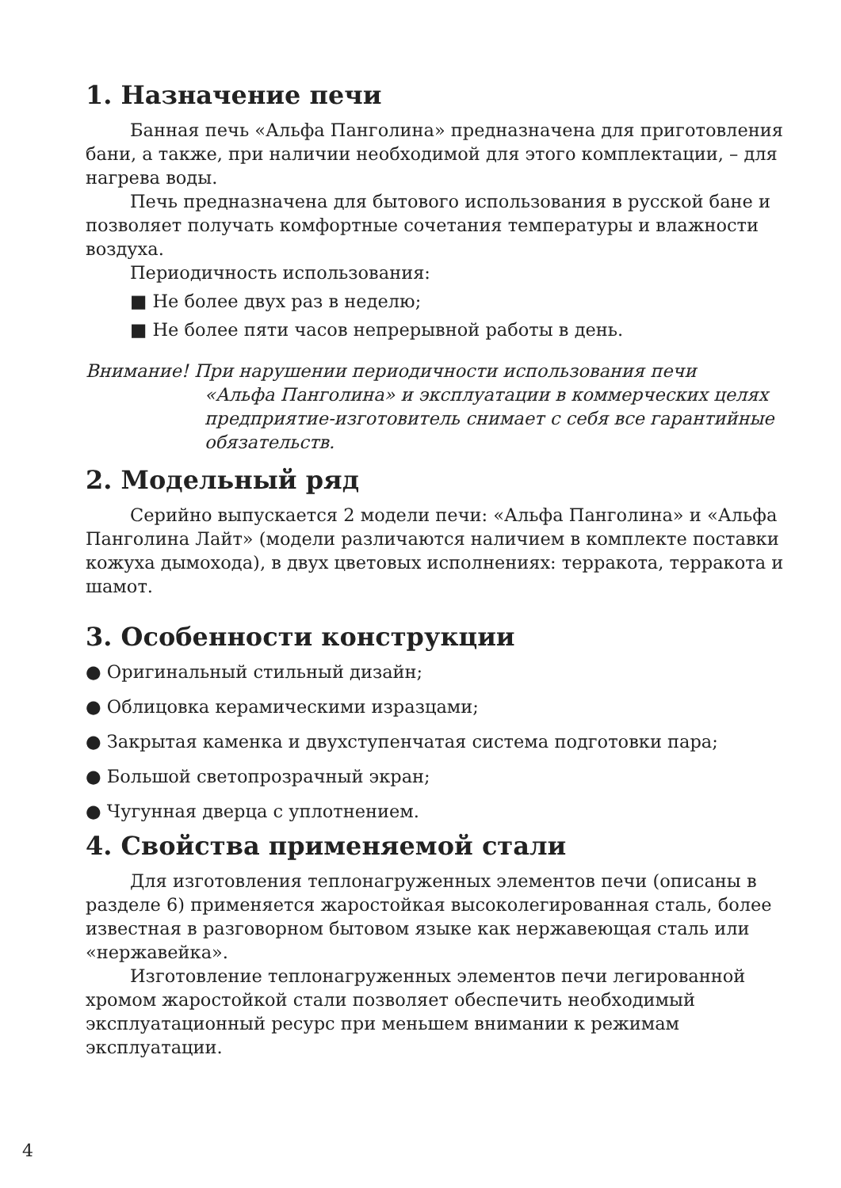1. Назначение печи
Банная печь «Альфа Панголина» предназначена для приготовления бани, а также, при наличии необходимой для этого комплектации, – для нагрева воды.
Печь предназначена для бытового использования в русской бане и позволяет получать комфортные сочетания температуры и влажности воздуха.
Периодичность использования:
■ Не более двух раз в неделю;
■ Не более пяти часов непрерывной работы в день.
Внимание! При нарушении периодичности использования печи
«Альфа Панголина» и эксплуатации в коммерческих целях предприятие-изготовитель снимает с себя все гарантийные обязательств.
2. Модельный ряд
Серийно выпускается 2 модели печи: «Альфа Панголина» и «Альфа Панголина Лайт» (модели различаются наличием в комплекте поставки кожуха дымохода), в двух цветовых исполнениях: терракота, терракота и шамот.
3. Особенности конструкции
● Оригинальный стильный дизайн;
● Облицовка керамическими изразцами;
● Закрытая каменка и двухступенчатая система подготовки пара;
● Большой светопрозрачный экран;
● Чугунная дверца с уплотнением.
4. Свойства применяемой стали
Для изготовления теплонагруженных элементов печи (описаны в разделе 6) применяется жаростойкая высоколегированная сталь, более известная в разговорном бытовом языке как нержавеющая сталь или «нержавейка».
Изготовление теплонагруженных элементов печи легированной хромом жаростойкой стали позволяет обеспечить необходимый эксплуатационный ресурс при меньшем внимании к режимам эксплуатации.
4